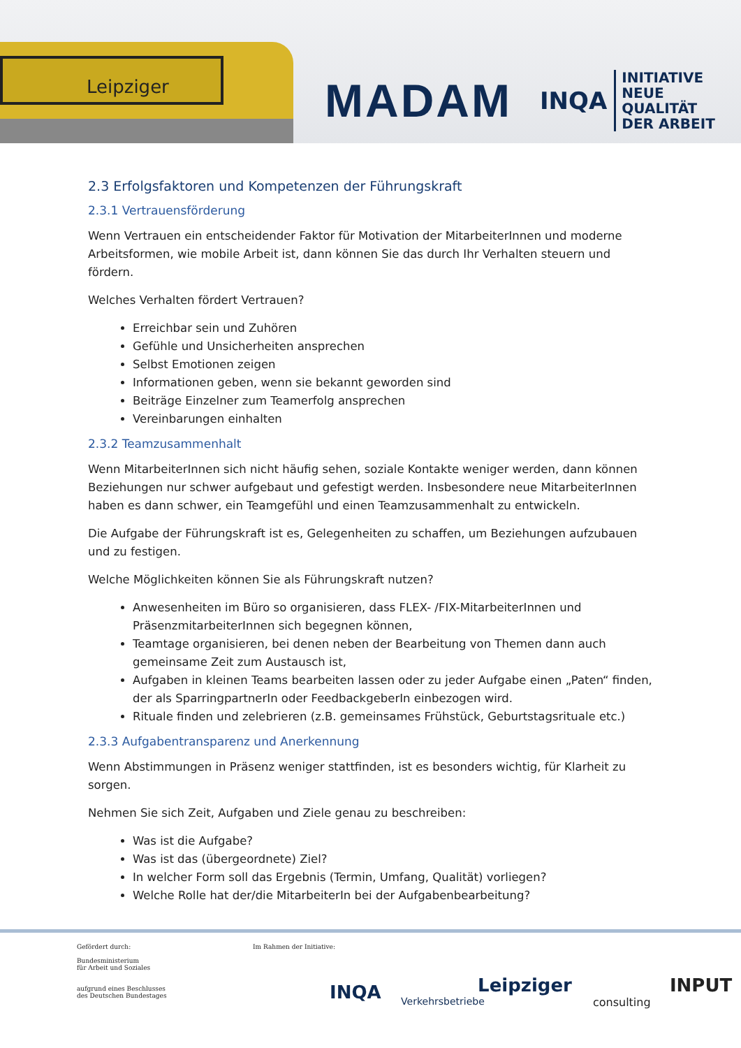Leipziger
MADAM
INQA INITIATIVE
NEUE QUALITÄT
DER ARBEIT
2.3 Erfolgsfaktoren und Kompetenzen der Führungskraft
2.3.1 Vertrauensförderung
Wenn Vertrauen ein entscheidender Faktor für Motivation der MitarbeiterInnen und moderne Arbeitsformen, wie mobile Arbeit ist, dann können Sie das durch Ihr Verhalten steuern und fördern.
Welches Verhalten fördert Vertrauen?
Erreichbar sein und Zuhören
Gefühle und Unsicherheiten ansprechen
Selbst Emotionen zeigen
Informationen geben, wenn sie bekannt geworden sind
Beiträge Einzelner zum Teamerfolg ansprechen
Vereinbarungen einhalten
2.3.2 Teamzusammenhalt
Wenn MitarbeiterInnen sich nicht häufig sehen, soziale Kontakte weniger werden, dann können Beziehungen nur schwer aufgebaut und gefestigt werden. Insbesondere neue MitarbeiterInnen haben es dann schwer, ein Teamgefühl und einen Teamzusammenhalt zu entwickeln.
Die Aufgabe der Führungskraft ist es, Gelegenheiten zu schaffen, um Beziehungen aufzubauen und zu festigen.
Welche Möglichkeiten können Sie als Führungskraft nutzen?
Anwesenheiten im Büro so organisieren, dass FLEX- /FIX-MitarbeiterInnen und PräsenzmitarbeiterInnen sich begegnen können,
Teamtage organisieren, bei denen neben der Bearbeitung von Themen dann auch gemeinsame Zeit zum Austausch ist,
Aufgaben in kleinen Teams bearbeiten lassen oder zu jeder Aufgabe einen „Paten“ finden, der als SparringpartnerIn oder FeedbackgeberIn einbezogen wird.
Rituale finden und zelebrieren (z.B. gemeinsames Frühstück, Geburtstagsrituale etc.)
2.3.3 Aufgabentransparenz und Anerkennung
Wenn Abstimmungen in Präsenz weniger stattfinden, ist es besonders wichtig, für Klarheit zu sorgen.
Nehmen Sie sich Zeit, Aufgaben und Ziele genau zu beschreiben:
Was ist die Aufgabe?
Was ist das (übergeordnete) Ziel?
In welcher Form soll das Ergebnis (Termin, Umfang, Qualität) vorliegen?
Welche Rolle hat der/die MitarbeiterIn bei der Aufgabenbearbeitung?
Gefördert durch:
Bundesministerium
für Arbeit und Soziales
aufgrund eines Beschlusses
des Deutschen Bundestages
Im Rahmen der Initiative:
INQA
Leipziger
Verkehrsbetriebe
INPUT
consulting